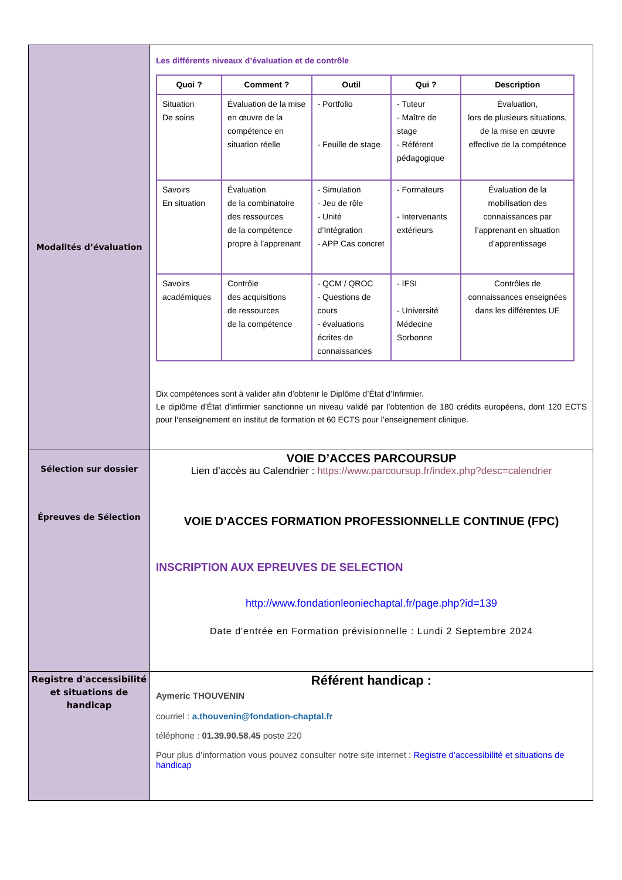| Modalités d’évaluation | Les différents niveaux d’évaluation et de contrôle / Quoi ? / Comment ? / Outil / Qui ? / Description / / --- / --- / --- / --- / --- / / Situation De soins / Évaluation de la mise en œuvre de la compétence en situation réelle / - Portfolio - Feuille de stage / - Tuteur - Maître de stage - Référent pédagogique / Évaluation, lors de plusieurs situations, de la mise en œuvre effective de la compétence / / Savoirs En situation / Évaluation de la combinatoire des ressources de la compétence propre à l’apprenant / - Simulation - Jeu de rôle - Unité d’Intégration - APP Cas concret / - Formateurs - Intervenants extérieurs / Évaluation de la mobilisation des connaissances par l’apprenant en situation d’apprentissage / / Savoirs académiques / Contrôle des acquisitions de ressources de la compétence / - QCM / QROC - Questions de cours - évaluations écrites de connaissances / - IFSI - Université Médecine Sorbonne / Contrôles de connaissances enseignées dans les différentes UE / Dix compétences sont à valider afin d’obtenir le Diplôme d’État d’Infirmier. Le diplôme d’État d’infirmier sanctionne un niveau validé par l’obtention de 180 crédits européens, dont 120 ECTS pour l’enseignement en institut de formation et 60 ECTS pour l’enseignement clinique. |
| Sélection sur dossier Épreuves de Sélection | VOIE D’ACCES PARCOURSUP Lien d’accès au Calendrier : https://www.parcoursup.fr/index.php?desc=calendrier VOIE D’ACCES FORMATION PROFESSIONNELLE CONTINUE (FPC) INSCRIPTION AUX EPREUVES DE SELECTION http://www.fondationleoniechaptal.fr/page.php?id=139 Date d'entrée en Formation prévisionnelle : Lundi 2 Septembre 2024 |
| Registre d'accessibilité et situations de handicap | Référent handicap : Aymeric THOUVENIN courriel : a.thouvenin@fondation-chaptal.fr téléphone : 01.39.90.58.45 poste 220 Pour plus d’information vous pouvez consulter notre site internet : Registre d'accessibilité et situations de handicap |